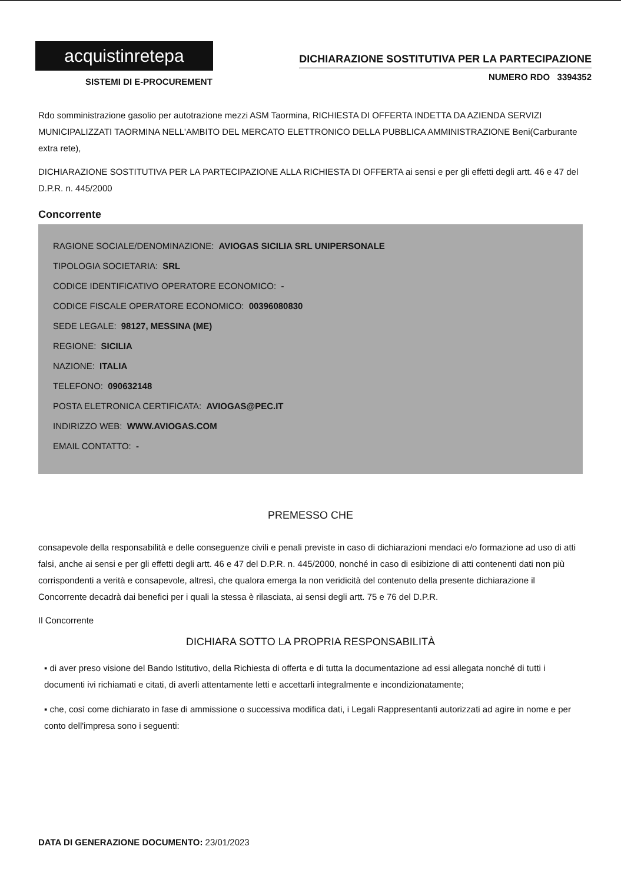acquistinretepa
SISTEMI DI E-PROCUREMENT
DICHIARAZIONE SOSTITUTIVA PER LA PARTECIPAZIONE
NUMERO RDO 3394352
Rdo somministrazione gasolio per autotrazione mezzi ASM Taormina, RICHIESTA DI OFFERTA INDETTA DA AZIENDA SERVIZI MUNICIPALIZZATI TAORMINA NELL'AMBITO DEL MERCATO ELETTRONICO DELLA PUBBLICA AMMINISTRAZIONE Beni(Carburante extra rete),
DICHIARAZIONE SOSTITUTIVA PER LA PARTECIPAZIONE ALLA RICHIESTA DI OFFERTA ai sensi e per gli effetti degli artt. 46 e 47 del D.P.R. n. 445/2000
Concorrente
RAGIONE SOCIALE/DENOMINAZIONE: AVIOGAS SICILIA SRL UNIPERSONALE
TIPOLOGIA SOCIETARIA: SRL
CODICE IDENTIFICATIVO OPERATORE ECONOMICO: -
CODICE FISCALE OPERATORE ECONOMICO: 00396080830
SEDE LEGALE: 98127, MESSINA (ME)
REGIONE: SICILIA
NAZIONE: ITALIA
TELEFONO: 090632148
POSTA ELETRONICA CERTIFICATA: AVIOGAS@PEC.IT
INDIRIZZO WEB: WWW.AVIOGAS.COM
EMAIL CONTATTO: -
PREMESSO CHE
consapevole della responsabilità e delle conseguenze civili e penali previste in caso di dichiarazioni mendaci e/o formazione ad uso di atti falsi, anche ai sensi e per gli effetti degli artt. 46 e 47 del D.P.R. n. 445/2000, nonché in caso di esibizione di atti contenenti dati non più corrispondenti a verità e consapevole, altresì, che qualora emerga la non veridicità del contenuto della presente dichiarazione il Concorrente decadrà dai benefici per i quali la stessa è rilasciata, ai sensi degli artt. 75 e 76 del D.P.R.
Il Concorrente
DICHIARA SOTTO LA PROPRIA RESPONSABILITÀ
▪ di aver preso visione del Bando Istitutivo, della Richiesta di offerta e di tutta la documentazione ad essi allegata nonché di tutti i documenti ivi richiamati e citati, di averli attentamente letti e accettarli integralmente e incondizionatamente;
▪ che, così come dichiarato in fase di ammissione o successiva modifica dati, i Legali Rappresentanti autorizzati ad agire in nome e per conto dell'impresa sono i seguenti:
DATA DI GENERAZIONE DOCUMENTO: 23/01/2023